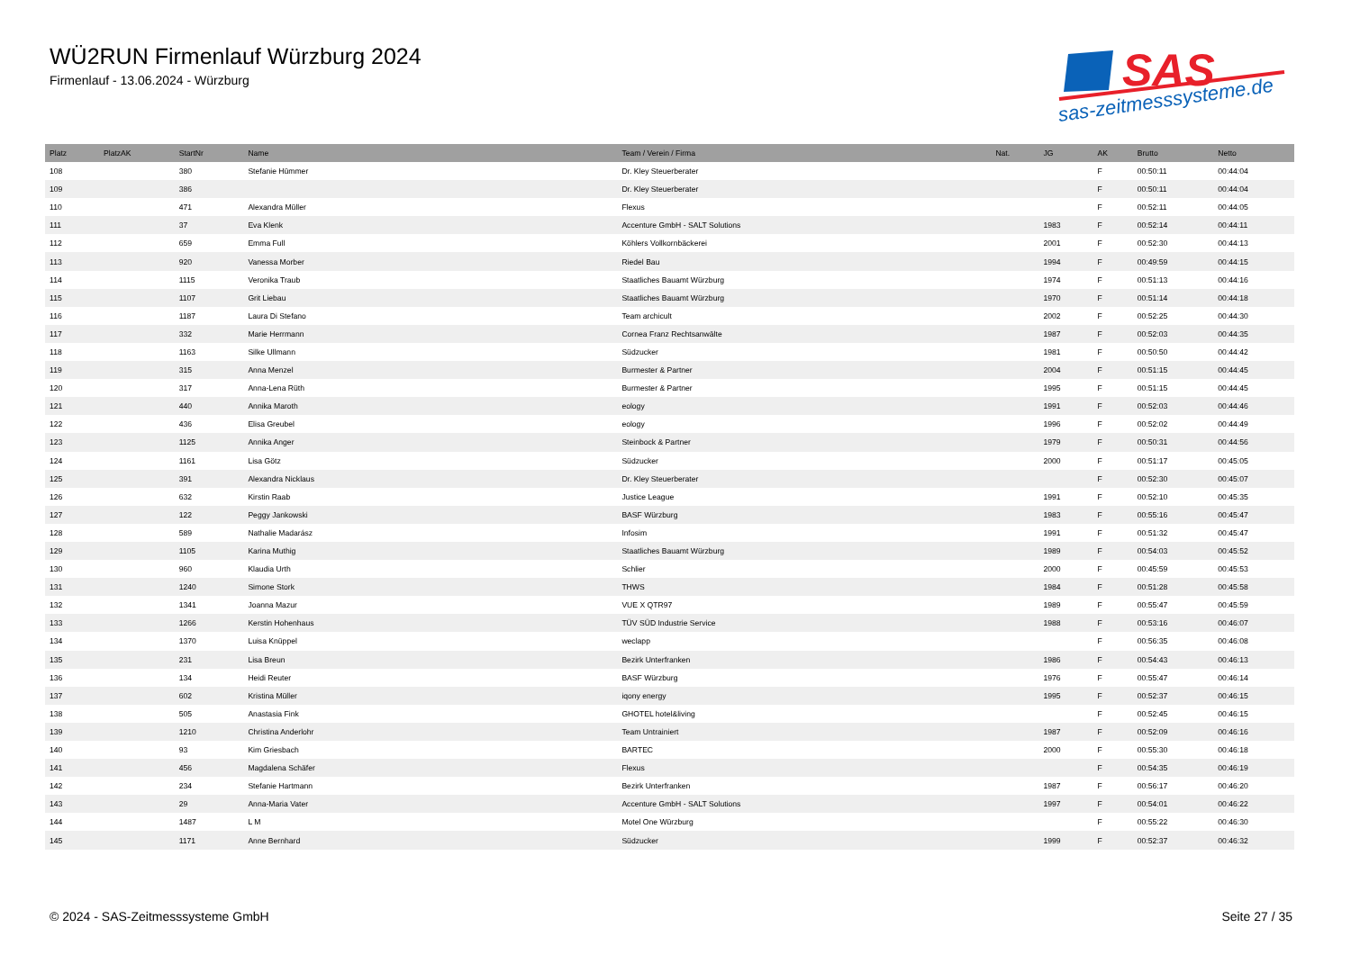WÜ2RUN Firmenlauf Würzburg 2024
Firmenlauf - 13.06.2024 - Würzburg
SAS
sas-zeitmesssysteme.de
| Platz | PlatzAK | StartNr | Name | Team / Verein / Firma | Nat. | JG | AK | Brutto | Netto |
| --- | --- | --- | --- | --- | --- | --- | --- | --- | --- |
| 108 | | 380 | Stefanie Hümmer | Dr. Kley Steuerberater | | | F | 00:50:11 | 00:44:04 |
| 109 | | 386 | | Dr. Kley Steuerberater | | | F | 00:50:11 | 00:44:04 |
| 110 | | 471 | Alexandra Müller | Flexus | | | F | 00:52:11 | 00:44:05 |
| 111 | | 37 | Eva Klenk | Accenture GmbH - SALT Solutions | | 1983 | F | 00:52:14 | 00:44:11 |
| 112 | | 659 | Emma Full | Köhlers Vollkornbäckerei | | 2001 | F | 00:52:30 | 00:44:13 |
| 113 | | 920 | Vanessa Morber | Riedel Bau | | 1994 | F | 00:49:59 | 00:44:15 |
| 114 | | 1115 | Veronika Traub | Staatliches Bauamt Würzburg | | 1974 | F | 00:51:13 | 00:44:16 |
| 115 | | 1107 | Grit Liebau | Staatliches Bauamt Würzburg | | 1970 | F | 00:51:14 | 00:44:18 |
| 116 | | 1187 | Laura Di Stefano | Team archicult | | 2002 | F | 00:52:25 | 00:44:30 |
| 117 | | 332 | Marie Herrmann | Cornea Franz Rechtsanwälte | | 1987 | F | 00:52:03 | 00:44:35 |
| 118 | | 1163 | Silke Ullmann | Südzucker | | 1981 | F | 00:50:50 | 00:44:42 |
| 119 | | 315 | Anna Menzel | Burmester & Partner | | 2004 | F | 00:51:15 | 00:44:45 |
| 120 | | 317 | Anna-Lena Rüth | Burmester & Partner | | 1995 | F | 00:51:15 | 00:44:45 |
| 121 | | 440 | Annika Maroth | eology | | 1991 | F | 00:52:03 | 00:44:46 |
| 122 | | 436 | Elisa Greubel | eology | | 1996 | F | 00:52:02 | 00:44:49 |
| 123 | | 1125 | Annika Anger | Steinbock & Partner | | 1979 | F | 00:50:31 | 00:44:56 |
| 124 | | 1161 | Lisa Götz | Südzucker | | 2000 | F | 00:51:17 | 00:45:05 |
| 125 | | 391 | Alexandra Nicklaus | Dr. Kley Steuerberater | | | F | 00:52:30 | 00:45:07 |
| 126 | | 632 | Kirstin Raab | Justice League | | 1991 | F | 00:52:10 | 00:45:35 |
| 127 | | 122 | Peggy Jankowski | BASF Würzburg | | 1983 | F | 00:55:16 | 00:45:47 |
| 128 | | 589 | Nathalie Madarász | Infosim | | 1991 | F | 00:51:32 | 00:45:47 |
| 129 | | 1105 | Karina Muthig | Staatliches Bauamt Würzburg | | 1989 | F | 00:54:03 | 00:45:52 |
| 130 | | 960 | Klaudia Urth | Schlier | | 2000 | F | 00:45:59 | 00:45:53 |
| 131 | | 1240 | Simone Stork | THWS | | 1984 | F | 00:51:28 | 00:45:58 |
| 132 | | 1341 | Joanna Mazur | VUE X QTR97 | | 1989 | F | 00:55:47 | 00:45:59 |
| 133 | | 1266 | Kerstin Hohenhaus | TÜV SÜD Industrie Service | | 1988 | F | 00:53:16 | 00:46:07 |
| 134 | | 1370 | Luisa Knüppel | weclapp | | | F | 00:56:35 | 00:46:08 |
| 135 | | 231 | Lisa Breun | Bezirk Unterfranken | | 1986 | F | 00:54:43 | 00:46:13 |
| 136 | | 134 | Heidi Reuter | BASF Würzburg | | 1976 | F | 00:55:47 | 00:46:14 |
| 137 | | 602 | Kristina Müller | iqony energy | | 1995 | F | 00:52:37 | 00:46:15 |
| 138 | | 505 | Anastasia Fink | GHOTEL hotel&living | | | F | 00:52:45 | 00:46:15 |
| 139 | | 1210 | Christina Anderlohr | Team Untrainiert | | 1987 | F | 00:52:09 | 00:46:16 |
| 140 | | 93 | Kim Griesbach | BARTEC | | 2000 | F | 00:55:30 | 00:46:18 |
| 141 | | 456 | Magdalena Schäfer | Flexus | | | F | 00:54:35 | 00:46:19 |
| 142 | | 234 | Stefanie Hartmann | Bezirk Unterfranken | | 1987 | F | 00:56:17 | 00:46:20 |
| 143 | | 29 | Anna-Maria Vater | Accenture GmbH - SALT Solutions | | 1997 | F | 00:54:01 | 00:46:22 |
| 144 | | 1487 | L M | Motel One Würzburg | | | F | 00:55:22 | 00:46:30 |
| 145 | | 1171 | Anne Bernhard | Südzucker | | 1999 | F | 00:52:37 | 00:46:32 |
© 2024 - SAS-Zeitmesssysteme GmbH Seite 27 / 35